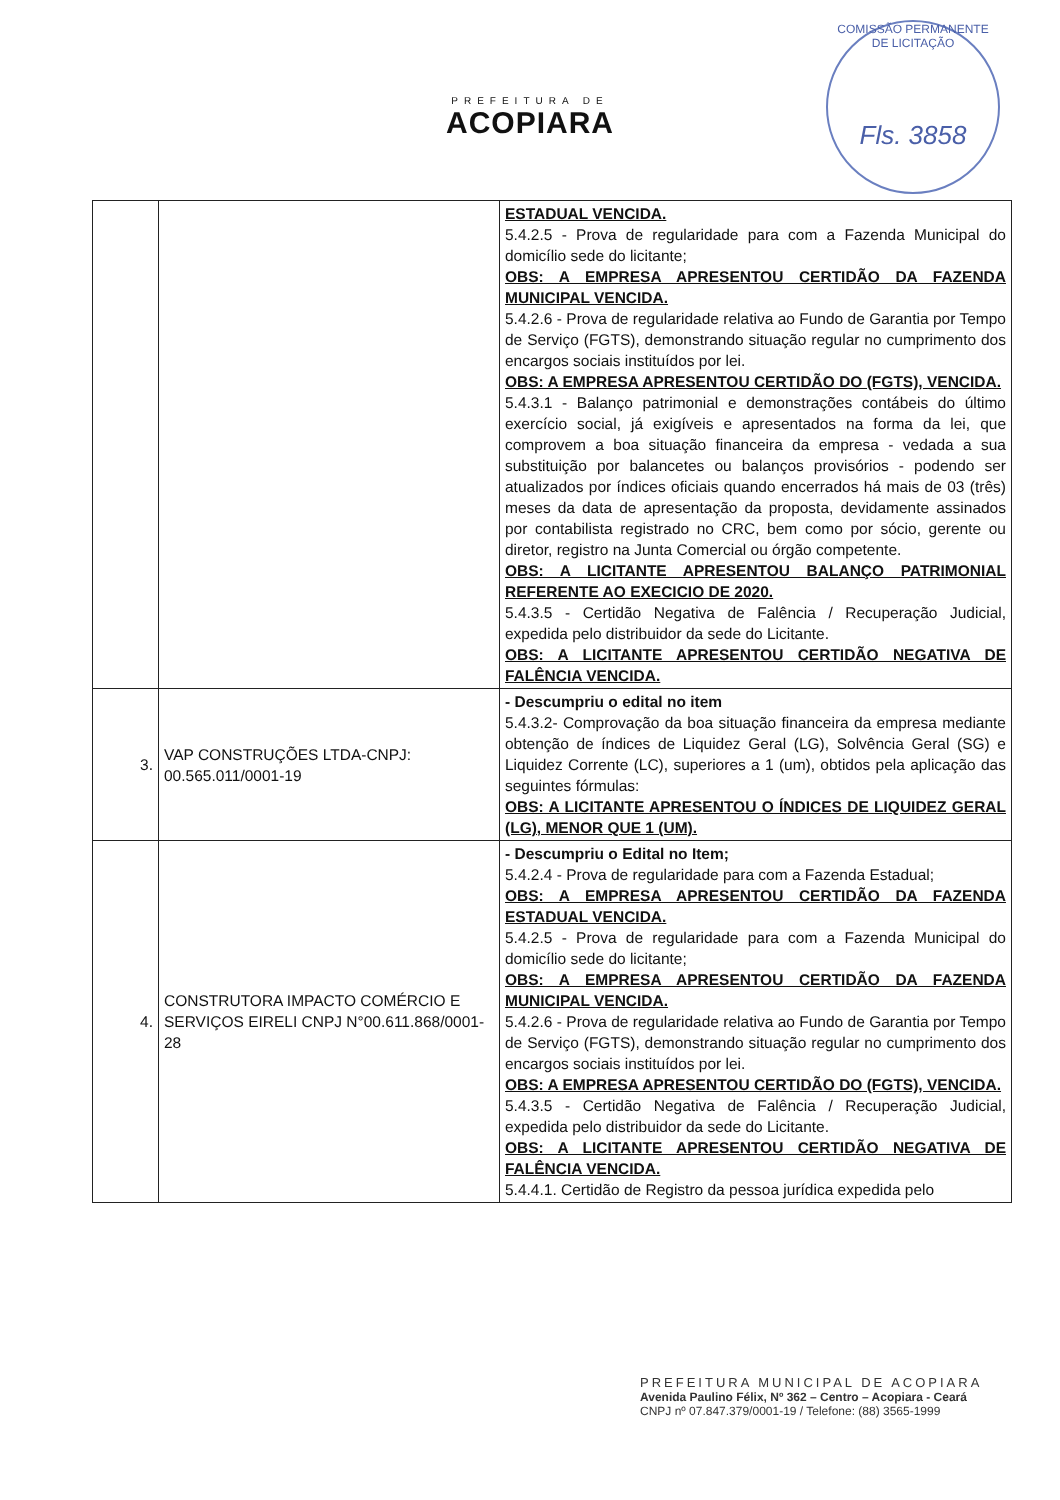PREFEITURA DE
ACOPIARA
COMISSÃO PERMANENTE DE LICITAÇÃO
Fls. 3858
| | | ESTADUAL VENCIDA. 5.4.2.5 - Prova de regularidade para com a Fazenda Municipal do domicílio sede do licitante; OBS: A EMPRESA APRESENTOU CERTIDÃO DA FAZENDA MUNICIPAL VENCIDA. 5.4.2.6 - Prova de regularidade relativa ao Fundo de Garantia por Tempo de Serviço (FGTS), demonstrando situação regular no cumprimento dos encargos sociais instituídos por lei. OBS: A EMPRESA APRESENTOU CERTIDÃO DO (FGTS), VENCIDA. 5.4.3.1 - Balanço patrimonial e demonstrações contábeis do último exercício social, já exigíveis e apresentados na forma da lei, que comprovem a boa situação financeira da empresa - vedada a sua substituição por balancetes ou balanços provisórios - podendo ser atualizados por índices oficiais quando encerrados há mais de 03 (três) meses da data de apresentação da proposta, devidamente assinados por contabilista registrado no CRC, bem como por sócio, gerente ou diretor, registro na Junta Comercial ou órgão competente. OBS: A LICITANTE APRESENTOU BALANÇO PATRIMONIAL REFERENTE AO EXECICIO DE 2020. 5.4.3.5 - Certidão Negativa de Falência / Recuperação Judicial, expedida pelo distribuidor da sede do Licitante. OBS: A LICITANTE APRESENTOU CERTIDÃO NEGATIVA DE FALÊNCIA VENCIDA. |
| 3. | VAP CONSTRUÇÕES LTDA-CNPJ: 00.565.011/0001-19 | - Descumpriu o edital no item 5.4.3.2- Comprovação da boa situação financeira da empresa mediante obtenção de índices de Liquidez Geral (LG), Solvência Geral (SG) e Liquidez Corrente (LC), superiores a 1 (um), obtidos pela aplicação das seguintes fórmulas: OBS: A LICITANTE APRESENTOU O ÍNDICES DE LIQUIDEZ GERAL (LG), MENOR QUE 1 (UM). |
| 4. | CONSTRUTORA IMPACTO COMÉRCIO E SERVIÇOS EIRELI CNPJ N°00.611.868/0001-28 | - Descumpriu o Edital no Item; 5.4.2.4 - Prova de regularidade para com a Fazenda Estadual; OBS: A EMPRESA APRESENTOU CERTIDÃO DA FAZENDA ESTADUAL VENCIDA. 5.4.2.5 - Prova de regularidade para com a Fazenda Municipal do domicílio sede do licitante; OBS: A EMPRESA APRESENTOU CERTIDÃO DA FAZENDA MUNICIPAL VENCIDA. 5.4.2.6 - Prova de regularidade relativa ao Fundo de Garantia por Tempo de Serviço (FGTS), demonstrando situação regular no cumprimento dos encargos sociais instituídos por lei. OBS: A EMPRESA APRESENTOU CERTIDÃO DO (FGTS), VENCIDA. 5.4.3.5 - Certidão Negativa de Falência / Recuperação Judicial, expedida pelo distribuidor da sede do Licitante. OBS: A LICITANTE APRESENTOU CERTIDÃO NEGATIVA DE FALÊNCIA VENCIDA. 5.4.4.1. Certidão de Registro da pessoa jurídica expedida pelo |
PREFEITURA MUNICIPAL DE ACOPIARA
Avenida Paulino Félix, Nº 362 – Centro – Acopiara - Ceará
CNPJ nº 07.847.379/0001-19 / Telefone: (88) 3565-1999